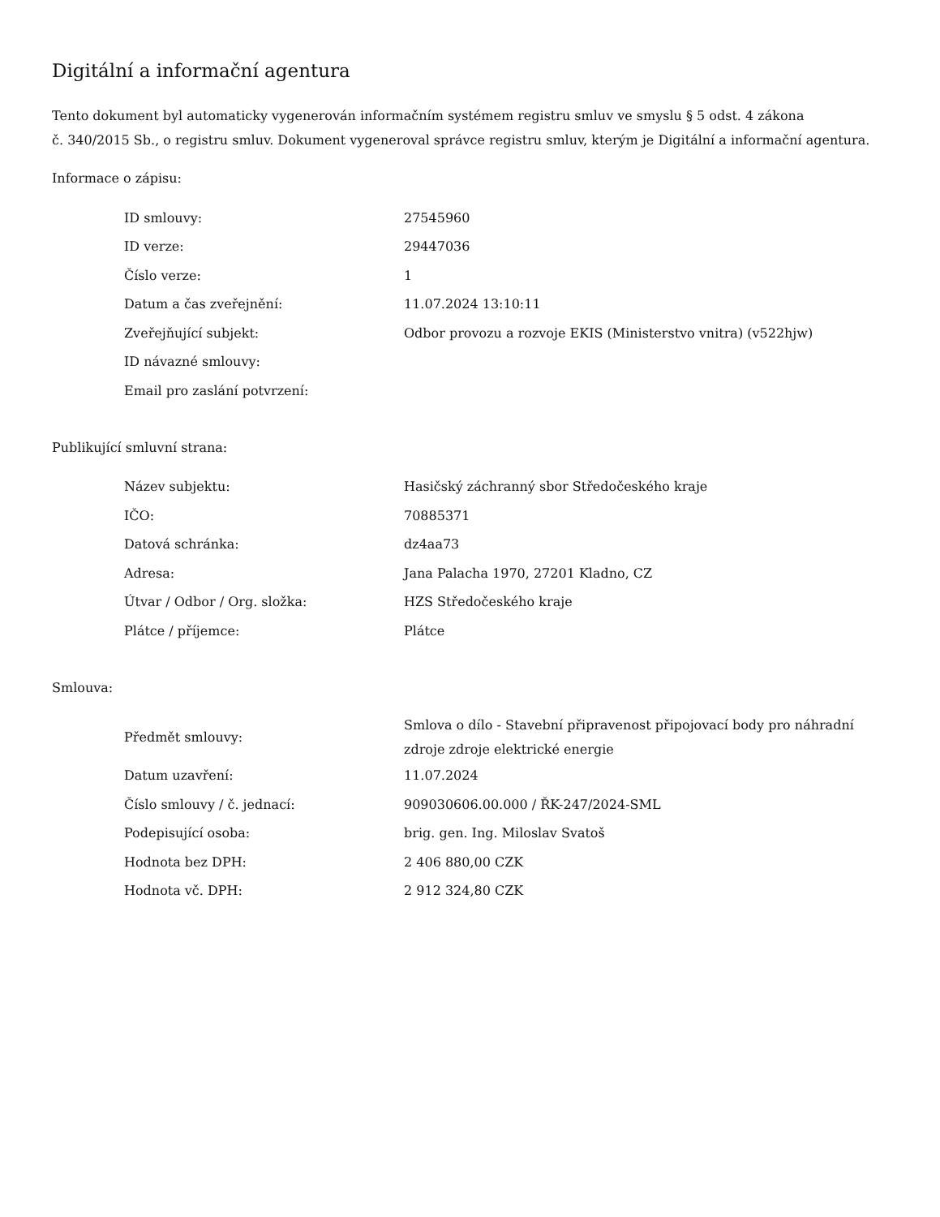Digitální a informační agentura
Tento dokument byl automaticky vygenerován informačním systémem registru smluv ve smyslu § 5 odst. 4 zákona
č. 340/2015 Sb., o registru smluv. Dokument vygeneroval správce registru smluv, kterým je Digitální a informační agentura.
Informace o zápisu:
| ID smlouvy: | 27545960 |
| ID verze: | 29447036 |
| Číslo verze: | 1 |
| Datum a čas zveřejnění: | 11.07.2024 13:10:11 |
| Zveřejňující subjekt: | Odbor provozu a rozvoje EKIS (Ministerstvo vnitra) (v522hjw) |
| ID návazné smlouvy: | |
| Email pro zaslání potvrzení: | |
Publikující smluvní strana:
| Název subjektu: | Hasičský záchranný sbor Středočeského kraje |
| IČO: | 70885371 |
| Datová schránka: | dz4aa73 |
| Adresa: | Jana Palacha 1970, 27201 Kladno, CZ |
| Útvar / Odbor / Org. složka: | HZS Středočeského kraje |
| Plátce / příjemce: | Plátce |
Smlouva:
| Předmět smlouvy: | Smlova o dílo - Stavební připravenost připojovací body pro náhradní zdroje zdroje elektrické energie |
| Datum uzavření: | 11.07.2024 |
| Číslo smlouvy / č. jednací: | 909030606.00.000 / ŘK-247/2024-SML |
| Podepisující osoba: | brig. gen. Ing. Miloslav Svatoš |
| Hodnota bez DPH: | 2 406 880,00 CZK |
| Hodnota vč. DPH: | 2 912 324,80 CZK |